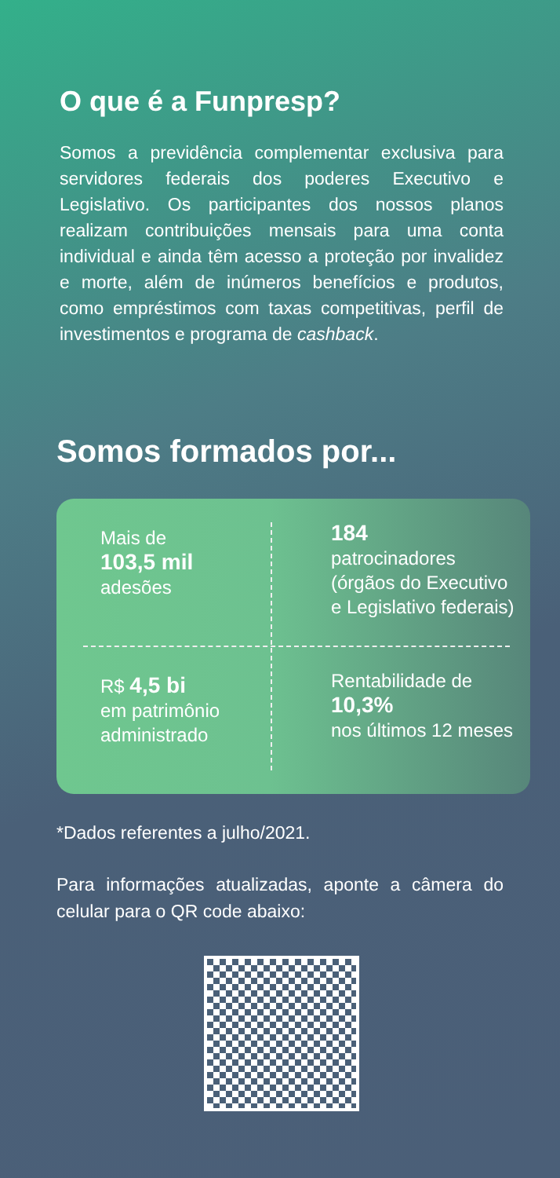O que é a Funpresp?
Somos a previdência complementar exclusiva para servidores federais dos poderes Executivo e Legislativo. Os participantes dos nossos planos realizam contribuições mensais para uma conta individual e ainda têm acesso a proteção por invalidez e morte, além de inúmeros benefícios e produtos, como empréstimos com taxas competitivas, perfil de investimentos e programa de cashback.
Somos formados por...
Mais de
103,5 mil
adesões
184
patrocinadores
(órgãos do Executivo
e Legislativo federais)
R$ 4,5 bi
em patrimônio
administrado
Rentabilidade de
10,3%
nos últimos 12 meses
*Dados referentes a julho/2021.
Para informações atualizadas, aponte a câmera do celular para o QR code abaixo: